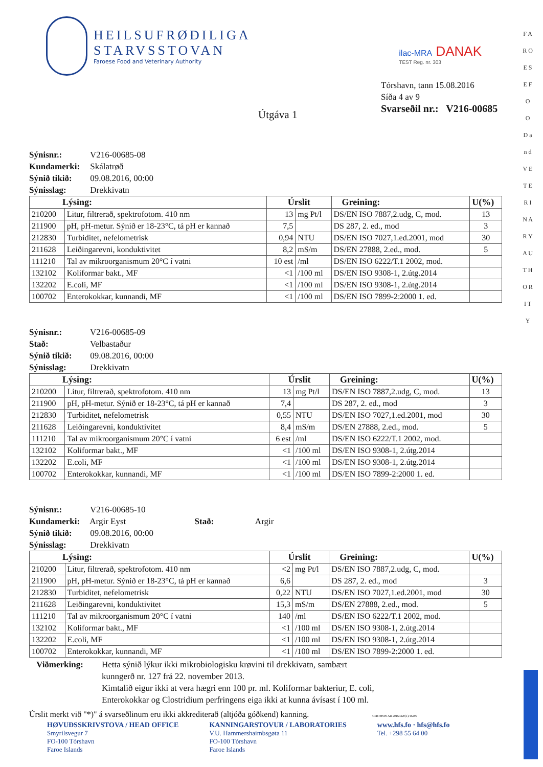HEILSUFRØÐILIGA
STARVSSTOVAN
Faroese Food and Veterinary Authority
ilac-MRA DANAK
TEST Reg. nr. 303
Tórshavn, tann 15.08.2016
Síða 4 av 9
Svarseðil nr.: V216-00685
Útgáva 1
Sýnisnr.: V216-00685-08
Kundamerki: Skálatrøð
Sýnið tikið: 09.08.2016, 00:00
Sýnisslag: Drekkivatn
| Lýsing: | | Úrslit | | Greining: | U(%) |
| --- | --- | --- | --- | --- | --- |
| 210200 | Litur, filtrerað, spektrofotom. 410 nm | 13 | mg Pt/l | DS/EN ISO 7887,2.udg, C, mod. | 13 |
| 211900 | pH, pH-metur. Sýnið er 18-23°C, tá pH er kannað | 7,5 | | DS 287, 2. ed., mod | 3 |
| 212830 | Turbiditet, nefelometrisk | 0,94 | NTU | DS/EN ISO 7027,1.ed.2001, mod | 30 |
| 211628 | Leiðingarevni, konduktivitet | 8,2 | mS/m | DS/EN 27888, 2.ed., mod. | 5 |
| 111210 | Tal av mikroorganismum 20°C í vatni | 10 est | /ml | DS/EN ISO 6222/T.1 2002, mod. | |
| 132102 | Koliformar bakt., MF | <1 | /100 ml | DS/EN ISO 9308-1, 2.útg.2014 | |
| 132202 | E.coli, MF | <1 | /100 ml | DS/EN ISO 9308-1, 2.útg.2014 | |
| 100702 | Enterokokkar, kunnandi, MF | <1 | /100 ml | DS/EN ISO 7899-2:2000 1. ed. | |
Sýnisnr.: V216-00685-09
Stað: Velbastaður
Sýnið tikið: 09.08.2016, 00:00
Sýnisslag: Drekkivatn
| Lýsing: | | Úrslit | | Greining: | U(%) |
| --- | --- | --- | --- | --- | --- |
| 210200 | Litur, filtrerað, spektrofotom. 410 nm | 13 | mg Pt/l | DS/EN ISO 7887,2.udg, C, mod. | 13 |
| 211900 | pH, pH-metur. Sýnið er 18-23°C, tá pH er kannað | 7,4 | | DS 287, 2. ed., mod | 3 |
| 212830 | Turbiditet, nefelometrisk | 0,55 | NTU | DS/EN ISO 7027,1.ed.2001, mod | 30 |
| 211628 | Leiðingarevni, konduktivitet | 8,4 | mS/m | DS/EN 27888, 2.ed., mod. | 5 |
| 111210 | Tal av mikroorganismum 20°C í vatni | 6 est | /ml | DS/EN ISO 6222/T.1 2002, mod. | |
| 132102 | Koliformar bakt., MF | <1 | /100 ml | DS/EN ISO 9308-1, 2.útg.2014 | |
| 132202 | E.coli, MF | <1 | /100 ml | DS/EN ISO 9308-1, 2.útg.2014 | |
| 100702 | Enterokokkar, kunnandi, MF | <1 | /100 ml | DS/EN ISO 7899-2:2000 1. ed. | |
Sýnisnr.: V216-00685-10
Kundamerki: Argir Eyst Stað: Argir
Sýnið tikið: 09.08.2016, 00:00
Sýnisslag: Drekkivatn
| Lýsing: | | Úrslit | | Greining: | U(%) |
| --- | --- | --- | --- | --- | --- |
| 210200 | Litur, filtrerað, spektrofotom. 410 nm | <2 | mg Pt/l | DS/EN ISO 7887,2.udg, C, mod. | |
| 211900 | pH, pH-metur. Sýnið er 18-23°C, tá pH er kannað | 6,6 | | DS 287, 2. ed., mod | 3 |
| 212830 | Turbiditet, nefelometrisk | 0,22 | NTU | DS/EN ISO 7027,1.ed.2001, mod | 30 |
| 211628 | Leiðingarevni, konduktivitet | 15,3 | mS/m | DS/EN 27888, 2.ed., mod. | 5 |
| 111210 | Tal av mikroorganismum 20°C í vatni | 140 | /ml | DS/EN ISO 6222/T.1 2002, mod. | |
| 132102 | Koliformar bakt., MF | <1 | /100 ml | DS/EN ISO 9308-1, 2.útg.2014 | |
| 132202 | E.coli, MF | <1 | /100 ml | DS/EN ISO 9308-1, 2.útg.2014 | |
| 100702 | Enterokokkar, kunnandi, MF | <1 | /100 ml | DS/EN ISO 7899-2:2000 1. ed. | |
Viðmerking: Hetta sýnið lýkur ikki mikrobiologisku krøvini til drekkivatn, sambært
kunngerð nr. 127 frá 22. november 2013.
Kimtalið eigur ikki at vera hægri enn 100 pr. ml. Koliformar bakteriur, E. coli,
Enterokokkar og Clostridium perfringens eiga ikki at kunna ávísast í 100 ml.
Úrslit merkt við "*)" á svarseðlinum eru ikki akkrediterað (altjóða góðkend) kanning. CERTHS99 AD 20160420(1)/16299
HØVUÐSSKRIVSTOVA / HEAD OFFICE
Smyrilsvegur 7
FO-100 Tórshavn
Faroe Islands
KANNINGARSTOVUR / LABORATORIES
V.U. Hammershaimbsgøta 11
FO-100 Tórshavn
Faroe Islands
www.hfs.fo · hfs@hfs.fo
Tel. +298 55 64 00
F A R O E S E F O O D a n d V E T E R I N A R Y A U T H O R I T Y